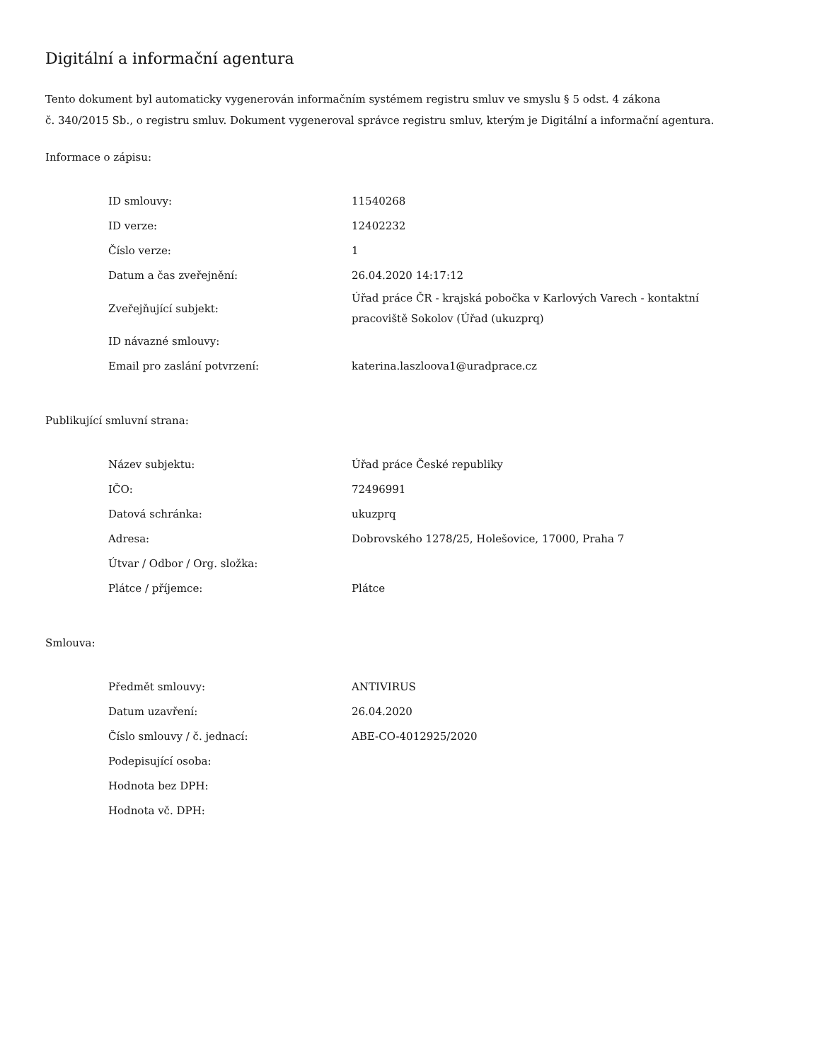Digitální a informační agentura
Tento dokument byl automaticky vygenerován informačním systémem registru smluv ve smyslu § 5 odst. 4 zákona
č. 340/2015 Sb., o registru smluv. Dokument vygeneroval správce registru smluv, kterým je Digitální a informační agentura.
Informace o zápisu:
| ID smlouvy: | 11540268 |
| ID verze: | 12402232 |
| Číslo verze: | 1 |
| Datum a čas zveřejnění: | 26.04.2020 14:17:12 |
| Zveřejňující subjekt: | Úřad práce ČR - krajská pobočka v Karlových Varech - kontaktní pracoviště Sokolov (Úřad (ukuzprq) |
| ID návazné smlouvy: | |
| Email pro zaslání potvrzení: | katerina.laszloova1@uradprace.cz |
Publikující smluvní strana:
| Název subjektu: | Úřad práce České republiky |
| IČO: | 72496991 |
| Datová schránka: | ukuzprq |
| Adresa: | Dobrovského 1278/25, Holešovice, 17000, Praha 7 |
| Útvar / Odbor / Org. složka: | |
| Plátce / příjemce: | Plátce |
Smlouva:
| Předmět smlouvy: | ANTIVIRUS |
| Datum uzavření: | 26.04.2020 |
| Číslo smlouvy / č. jednací: | ABE-CO-4012925/2020 |
| Podepisující osoba: | |
| Hodnota bez DPH: | |
| Hodnota vč. DPH: | |